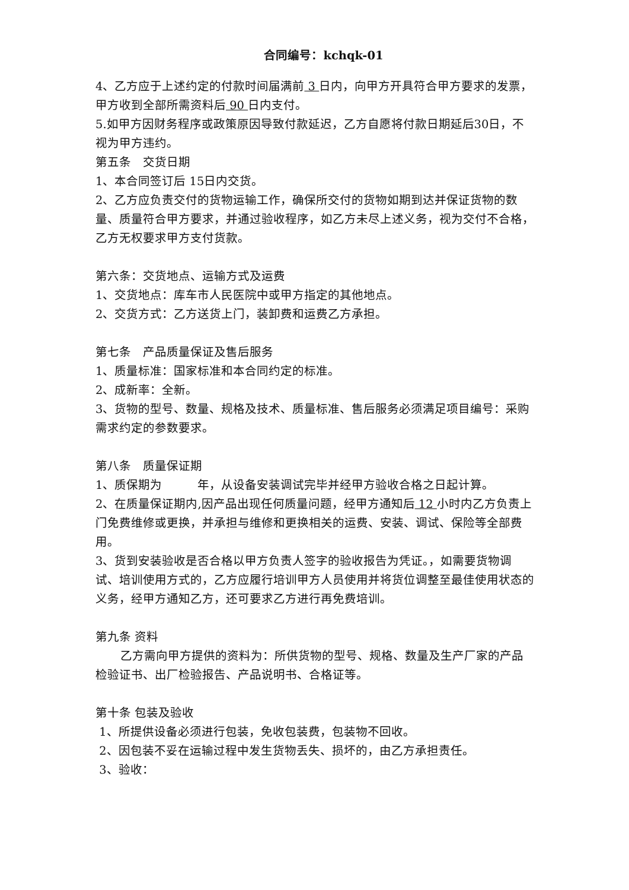合同编号：kchqk-01
4、乙方应于上述约定的付款时间届满前 3 日内，向甲方开具符合甲方要求的发票，甲方收到全部所需资料后 90 日内支付。
5.如甲方因财务程序或政策原因导致付款延迟，乙方自愿将付款日期延后30日，不视为甲方违约。
第五条　交货日期
1、本合同签订后 15日内交货。
2、乙方应负责交付的货物运输工作，确保所交付的货物如期到达并保证货物的数量、质量符合甲方要求，并通过验收程序，如乙方未尽上述义务，视为交付不合格，乙方无权要求甲方支付货款。
第六条：交货地点、运输方式及运费
1、交货地点：库车市人民医院中或甲方指定的其他地点。
2、交货方式：乙方送货上门，装卸费和运费乙方承担。
第七条　产品质量保证及售后服务
1、质量标准：国家标准和本合同约定的标准。
2、成新率：全新。
3、货物的型号、数量、规格及技术、质量标准、售后服务必须满足项目编号：采购需求约定的参数要求。
第八条　质量保证期
1、质保期为　　　年，从设备安装调试完毕并经甲方验收合格之日起计算。
2、在质量保证期内,因产品出现任何质量问题，经甲方通知后 12 小时内乙方负责上门免费维修或更换，并承担与维修和更换相关的运费、安装、调试、保险等全部费用。
3、货到安装验收是否合格以甲方负责人签字的验收报告为凭证。，如需要货物调试、培训使用方式的，乙方应履行培训甲方人员使用并将货位调整至最佳使用状态的义务，经甲方通知乙方，还可要求乙方进行再免费培训。
第九条 资料
乙方需向甲方提供的资料为：所供货物的型号、规格、数量及生产厂家的产品检验证书、出厂检验报告、产品说明书、合格证等。
第十条 包装及验收
1、所提供设备必须进行包装，免收包装费，包装物不回收。
2、因包装不妥在运输过程中发生货物丢失、损坏的，由乙方承担责任。
3、验收：